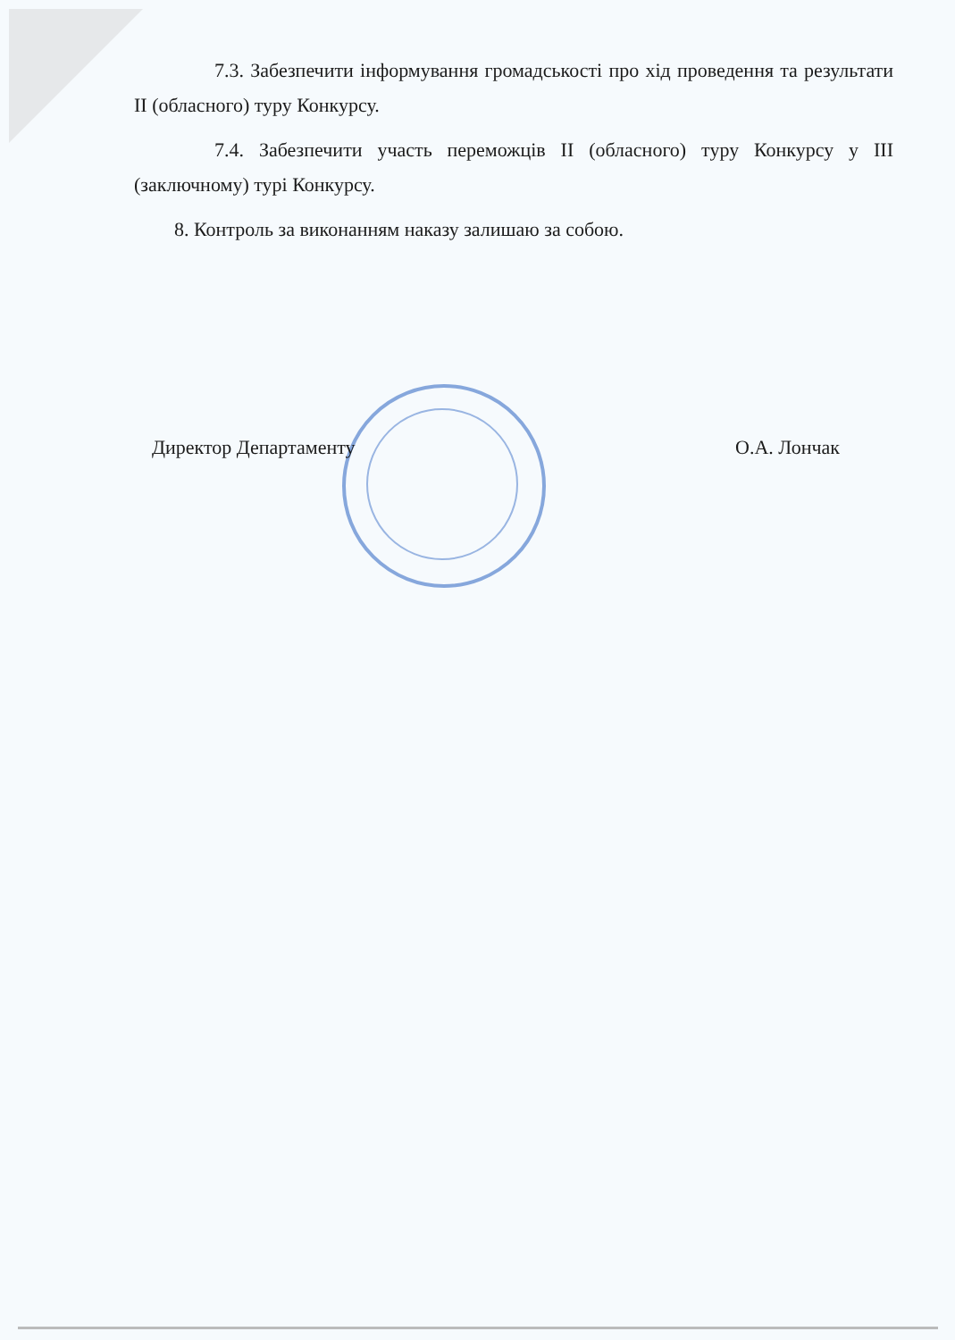7.3. Забезпечити інформування громадськості про хід проведення та результати II (обласного) туру Конкурсу.
7.4. Забезпечити участь переможців II (обласного) туру Конкурсу у III (заключному) турі Конкурсу.
8. Контроль за виконанням наказу залишаю за собою.
Директор Департаменту О.А. Лончак